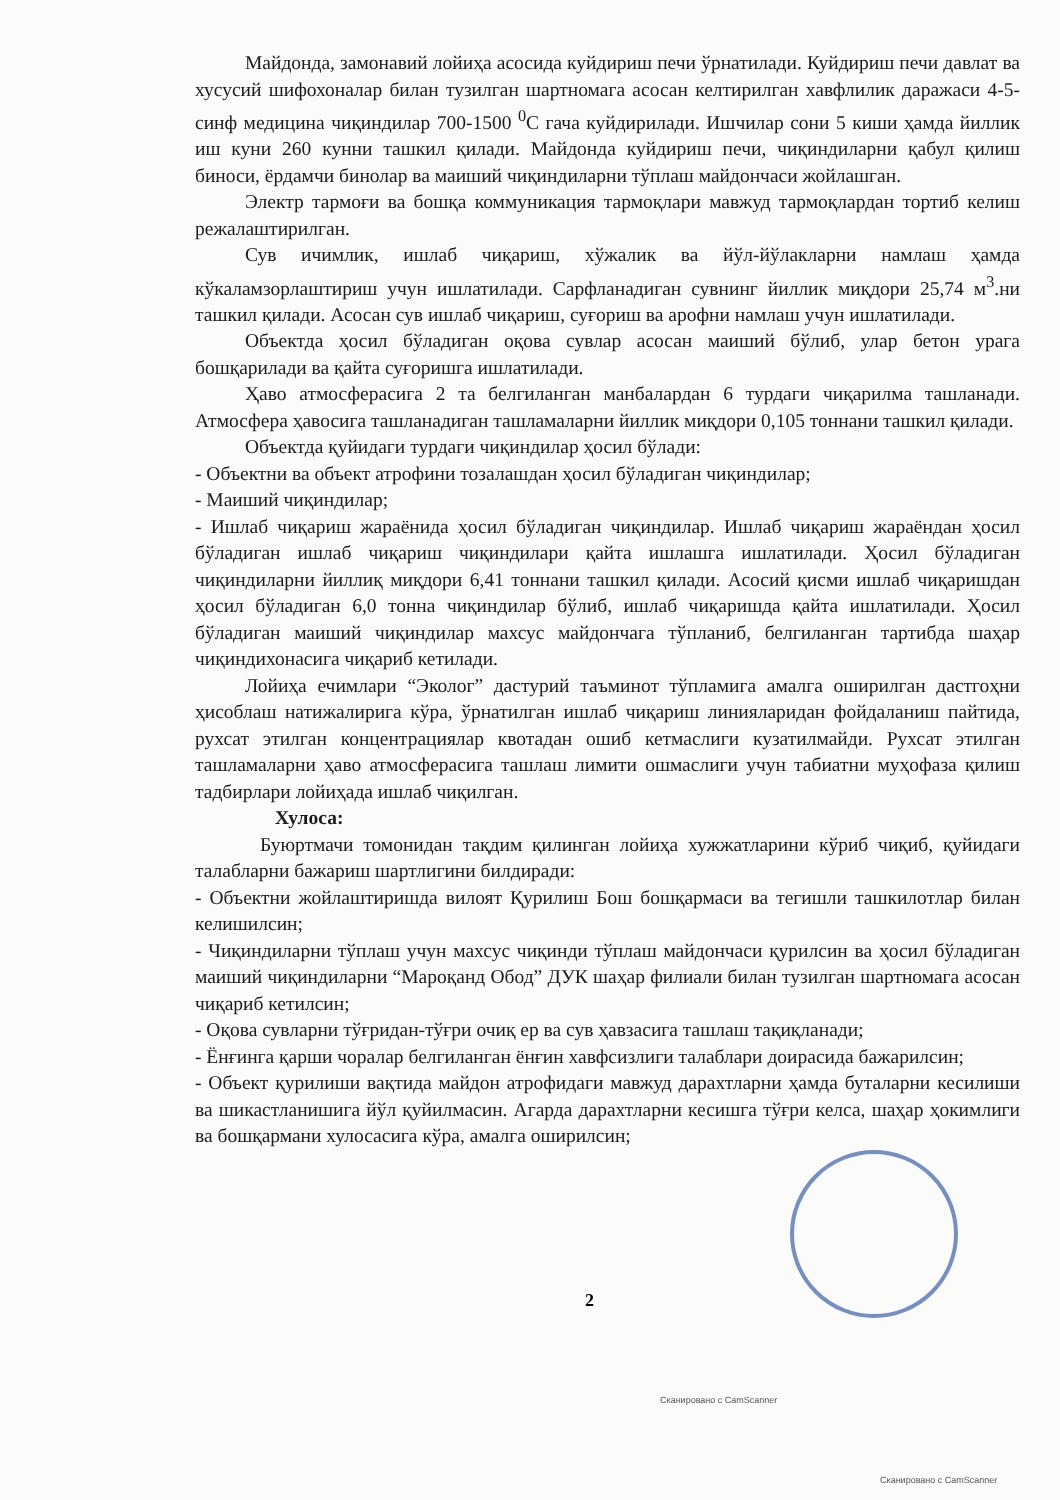Майдонда, замонавий лойиҳа асосида куйдириш печи ўрнатилади. Куйдириш печи давлат ва хусусий шифохоналар билан тузилган шартномага асосан келтирилган хавфлилик даражаси 4-5-синф медицина чиқиндилар 700-1500 <sup>0</sup>С гача куйдирилади. Ишчилар сони 5 киши ҳамда йиллик иш куни 260 кунни ташкил қилади. Майдонда куйдириш печи, чиқиндиларни қабул қилиш биноси, ёрдамчи бинолар ва маиший чиқиндиларни тўплаш майдончаси жойлашган.
Электр тармоғи ва бошқа коммуникация тармоқлари мавжуд тармоқлардан тортиб келиш режалаштирилган.
Сув ичимлик, ишлаб чиқариш, хўжалик ва йўл-йўлакларни намлаш ҳамда кўкаламзорлаштириш учун ишлатилади. Сарфланадиган сувнинг йиллик миқдори 25,74 м<sup>3</sup>.ни ташкил қилади. Асосан сув ишлаб чиқариш, суғориш ва арофни намлаш учун ишлатилади.
Объектда ҳосил бўладиган оқова сувлар асосан маиший бўлиб, улар бетон урага бошқарилади ва қайта суғоришга ишлатилади.
Ҳаво атмосферасига 2 та белгиланган манбалардан 6 турдаги чиқарилма ташланади. Атмосфера ҳавосига ташланадиган ташламаларни йиллик миқдори 0,105 тоннани ташкил қилади.
Объектда қуйидаги турдаги чиқиндилар ҳосил бўлади:
- Объектни ва объект атрофини тозалашдан ҳосил бўладиган чиқиндилар;
- Маиший чиқиндилар;
- Ишлаб чиқариш жараёнида ҳосил бўладиган чиқиндилар. Ишлаб чиқариш жараёндан ҳосил бўладиган ишлаб чиқариш чиқиндилари қайта ишлашга ишлатилади. Ҳосил бўладиган чиқиндиларни йиллиқ миқдори 6,41 тоннани ташкил қилади. Асосий қисми ишлаб чиқаришдан ҳосил бўладиган 6,0 тонна чиқиндилар бўлиб, ишлаб чиқаришда қайта ишлатилади. Ҳосил бўладиган маиший чиқиндилар махсус майдончага тўпланиб, белгиланган тартибда шаҳар чиқиндихонасига чиқариб кетилади.
Лойиҳа ечимлари “Эколог” дастурий таъминот тўпламига амалга оширилган дастгоҳни ҳисоблаш натижалирига кўра, ўрнатилган ишлаб чиқариш линияларидан фойдаланиш пайтида, рухсат этилган концентрациялар квотадан ошиб кетмаслиги кузатилмайди. Рухсат этилган ташламаларни ҳаво атмосферасига ташлаш лимити ошмаслиги учун табиатни муҳофаза қилиш тадбирлари лойиҳада ишлаб чиқилган.
Хулоса:
Буюртмачи томонидан тақдим қилинган лойиҳа хужжатларини кўриб чиқиб, қуйидаги талабларни бажариш шартлигини билдиради:
- Объектни жойлаштиришда вилоят Қурилиш Бош бошқармаси ва тегишли ташкилотлар билан келишилсин;
- Чиқиндиларни тўплаш учун махсус чиқинди тўплаш майдончаси қурилсин ва ҳосил бўладиган маиший чиқиндиларни “Мароқанд Обод” ДУК шаҳар филиали билан тузилган шартномага асосан чиқариб кетилсин;
- Оқова сувларни тўғридан-тўғри очиқ ер ва сув ҳавзасига ташлаш тақиқланади;
- Ёнғинга қарши чоралар белгиланган ёнғин хавфсизлиги талаблари доирасида бажарилсин;
- Объект қурилиши вақтида майдон атрофидаги мавжуд дарахтларни ҳамда буталарни кесилиши ва шикастланишига йўл қуйилмасин. Агарда дарахтларни кесишга тўғри келса, шаҳар ҳокимлиги ва бошқармани хулосасига кўра, амалга оширилсин;
2
Сканировано с CamScanner
Сканировано с CamScanner